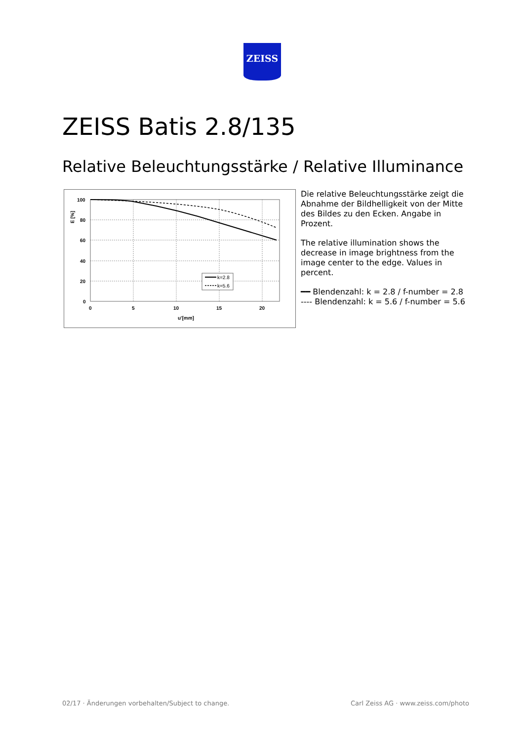ZEISS
ZEISS Batis 2.8/135
Relative Beleuchtungsstärke / Relative Illuminance
100
80
60
40
20
0
0
5
10
15
20
u'[mm]
E [%]
k=2.8
k=5.6
Die relative Beleuchtungsstärke zeigt die Abnahme der Bildhelligkeit von der Mitte des Bildes zu den Ecken. Angabe in Prozent.
The relative illumination shows the decrease in image brightness from the image center to the edge. Values in percent.
━━ Blendenzahl: k = 2.8 / f-number = 2.8
---- Blendenzahl: k = 5.6 / f-number = 5.6
02/17 · Änderungen vorbehalten/Subject to change.
Carl Zeiss AG · www.zeiss.com/photo